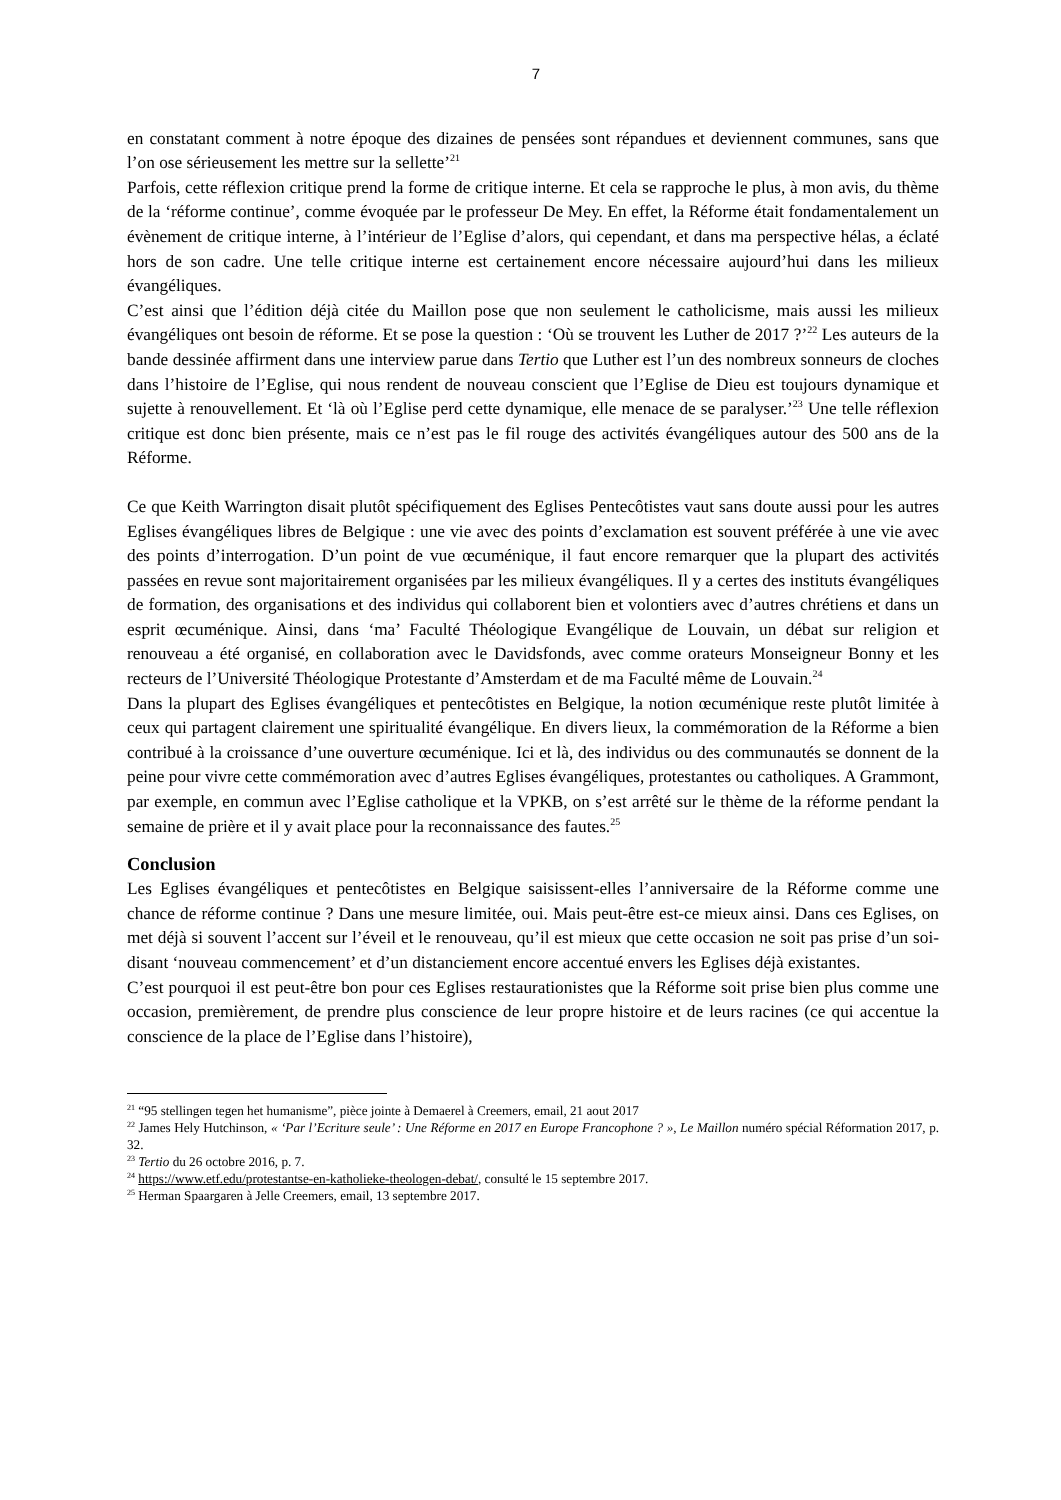7
en constatant comment à notre époque des dizaines de pensées sont répandues et deviennent communes, sans que l’on ose sérieusement les mettre sur la sellette’<sup>21</sup>
Parfois, cette réflexion critique prend la forme de critique interne. Et cela se rapproche le plus, à mon avis, du thème de la ‘réforme continue’, comme évoquée par le professeur De Mey. En effet, la Réforme était fondamentalement un évènement de critique interne, à l’intérieur de l’Eglise d’alors, qui cependant, et dans ma perspective hélas, a éclaté hors de son cadre. Une telle critique interne est certainement encore nécessaire aujourd’hui dans les milieux évangéliques.
C’est ainsi que l’édition déjà citée du Maillon pose que non seulement le catholicisme, mais aussi les milieux évangéliques ont besoin de réforme. Et se pose la question : ‘Où se trouvent les Luther de 2017 ?’<sup>22</sup> Les auteurs de la bande dessinée affirment dans une interview parue dans Tertio que Luther est l’un des nombreux sonneurs de cloches dans l’histoire de l’Eglise, qui nous rendent de nouveau conscient que l’Eglise de Dieu est toujours dynamique et sujette à renouvellement. Et ‘là où l’Eglise perd cette dynamique, elle menace de se paralyser.’<sup>23</sup> Une telle réflexion critique est donc bien présente, mais ce n’est pas le fil rouge des activités évangéliques autour des 500 ans de la Réforme.
Ce que Keith Warrington disait plutôt spécifiquement des Eglises Pentecôtistes vaut sans doute aussi pour les autres Eglises évangéliques libres de Belgique : une vie avec des points d’exclamation est souvent préférée à une vie avec des points d’interrogation. D’un point de vue œcuménique, il faut encore remarquer que la plupart des activités passées en revue sont majoritairement organisées par les milieux évangéliques. Il y a certes des instituts évangéliques de formation, des organisations et des individus qui collaborent bien et volontiers avec d’autres chrétiens et dans un esprit œcuménique. Ainsi, dans ‘ma’ Faculté Théologique Evangélique de Louvain, un débat sur religion et renouveau a été organisé, en collaboration avec le Davidsfonds, avec comme orateurs Monseigneur Bonny et les recteurs de l’Université Théologique Protestante d’Amsterdam et de ma Faculté même de Louvain.<sup>24</sup>
Dans la plupart des Eglises évangéliques et pentecôtistes en Belgique, la notion œcuménique reste plutôt limitée à ceux qui partagent clairement une spiritualité évangélique. En divers lieux, la commémoration de la Réforme a bien contribué à la croissance d’une ouverture œcuménique. Ici et là, des individus ou des communautés se donnent de la peine pour vivre cette commémoration avec d’autres Eglises évangéliques, protestantes ou catholiques. A Grammont, par exemple, en commun avec l’Eglise catholique et la VPKB, on s’est arrêté sur le thème de la réforme pendant la semaine de prière et il y avait place pour la reconnaissance des fautes.<sup>25</sup>
Conclusion
Les Eglises évangéliques et pentecôtistes en Belgique saisissent-elles l’anniversaire de la Réforme comme une chance de réforme continue ? Dans une mesure limitée, oui. Mais peut-être est-ce mieux ainsi. Dans ces Eglises, on met déjà si souvent l’accent sur l’éveil et le renouveau, qu’il est mieux que cette occasion ne soit pas prise d’un soi-disant ‘nouveau commencement’ et d’un distanciement encore accentué envers les Eglises déjà existantes.
C’est pourquoi il est peut-être bon pour ces Eglises restaurationistes que la Réforme soit prise bien plus comme une occasion, premièrement, de prendre plus conscience de leur propre histoire et de leurs racines (ce qui accentue la conscience de la place de l’Eglise dans l’histoire),
<sup>21</sup> “95 stellingen tegen het humanisme”, pièce jointe à Demaerel à Creemers, email, 21 aout 2017
<sup>22</sup> James Hely Hutchinson, « ‘Par l’Ecriture seule’ : Une Réforme en 2017 en Europe Francophone ? », Le Maillon numéro spécial Réformation 2017, p. 32.
<sup>23</sup> Tertio du 26 octobre 2016, p. 7.
<sup>24</sup> https://www.etf.edu/protestantse-en-katholieke-theologen-debat/, consulté le 15 septembre 2017.
<sup>25</sup> Herman Spaargaren à Jelle Creemers, email, 13 septembre 2017.